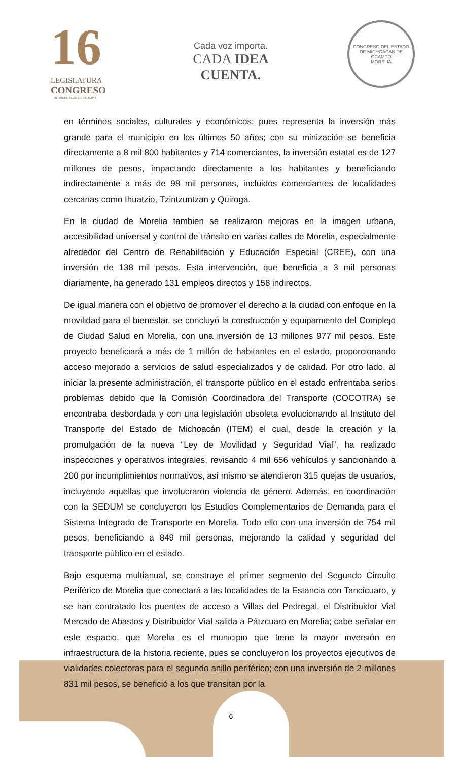16
LEGISLATURA
CONGRESO
DE MICHOACÁN DE OCAMPO
Cada voz importa.
CADA IDEA CUENTA.
CONGRESO DEL ESTADO DE MICHOACÁN DE OCAMPO
MORELIA
en términos sociales, culturales y económicos; pues representa la inversión más grande para el municipio en los últimos 50 años; con su minización se beneficia directamente a 8 mil 800 habitantes y 714 comerciantes, la inversión estatal es de 127 millones de pesos, impactando directamente a los habitantes y beneficiando indirectamente a más de 98 mil personas, incluidos comerciantes de localidades cercanas como Ihuatzio, Tzintzuntzan y Quiroga.
En la ciudad de Morelia tambien se realizaron mejoras en la imagen urbana, accesibilidad universal y control de tránsito en varias calles de Morelia, especialmente alrededor del Centro de Rehabilitación y Educación Especial (CREE), con una inversión de 138 mil pesos. Esta intervención, que beneficia a 3 mil personas diariamente, ha generado 131 empleos directos y 158 indirectos.
De igual manera con el objetivo de promover el derecho a la ciudad con enfoque en la movilidad para el bienestar, se concluyó la construcción y equipamiento del Complejo de Ciudad Salud en Morelia, con una inversión de 13 millones 977 mil pesos. Este proyecto beneficiará a más de 1 millón de habitantes en el estado, proporcionando acceso mejorado a servicios de salud especializados y de calidad. Por otro lado, al iniciar la presente administración, el transporte público en el estado enfrentaba serios problemas debido que la Comisión Coordinadora del Transporte (COCOTRA) se encontraba desbordada y con una legislación obsoleta evolucionando al Instituto del Transporte del Estado de Michoacán (ITEM) el cual, desde la creación y la promulgación de la nueva “Ley de Movilidad y Seguridad Vial”, ha realizado inspecciones y operativos integrales, revisando 4 mil 656 vehículos y sancionando a 200 por incumplimientos normativos, así mismo se atendieron 315 quejas de usuarios, incluyendo aquellas que involucraron violencia de género. Además, en coordinación con la SEDUM se concluyeron los Estudios Complementarios de Demanda para el Sistema Integrado de Transporte en Morelia. Todo ello con una inversión de 754 mil pesos, beneficiando a 849 mil personas, mejorando la calidad y seguridad del transporte público en el estado.
Bajo esquema multianual, se construye el primer segmento del Segundo Circuito Periférico de Morelia que conectará a las localidades de la Estancia con Tancícuaro, y se han contratado los puentes de acceso a Villas del Pedregal, el Distribuidor Vial Mercado de Abastos y Distribuidor Vial salida a Pátzcuaro en Morelia; cabe señalar en este espacio, que Morelia es el municipio que tiene la mayor inversión en infraestructura de la historia reciente, pues se concluyeron los proyectos ejecutivos de vialidades colectoras para el segundo anillo periférico; con una inversión de 2 millones 831 mil pesos, se benefició a los que transitan por la
6